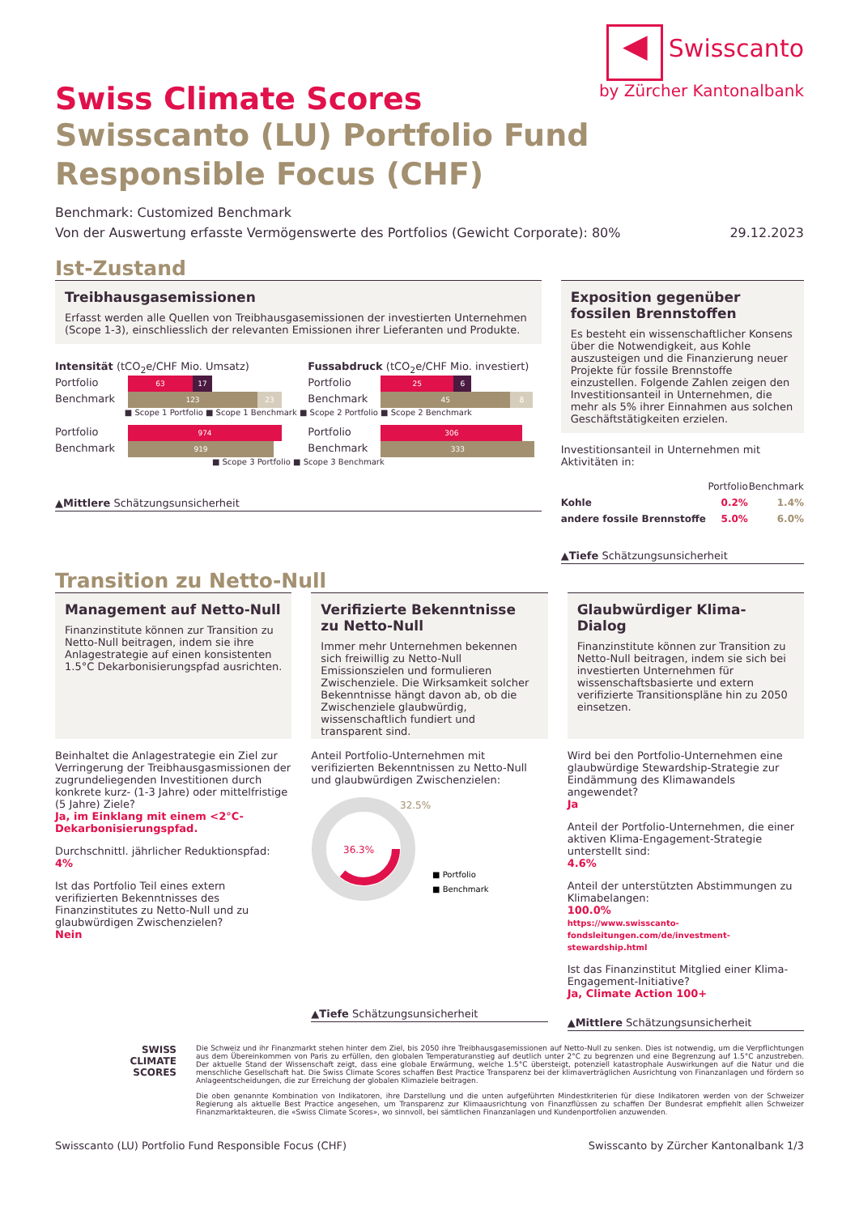◀
Swisscanto
by Zürcher Kantonalbank
Swiss Climate Scores
Swisscanto (LU) Portfolio Fund Responsible Focus (CHF)
Benchmark: Customized Benchmark
Von der Auswertung erfasste Vermögenswerte des Portfolios (Gewicht Corporate): 80% 29.12.2023
Ist-Zustand
Treibhausgasemissionen
Erfasst werden alle Quellen von Treibhausgasemissionen der investierten Unternehmen (Scope 1-3), einschliesslich der relevanten Emissionen ihrer Lieferanten und Produkte.
Intensität (tCO<sub>2</sub>e/CHF Mio. Umsatz)
Portfolio 63 17
Benchmark 123 23
Fussabdruck (tCO<sub>2</sub>e/CHF Mio. investiert)
Portfolio 25 6
Benchmark 45 8
■ Scope 1 Portfolio ■ Scope 1 Benchmark ■ Scope 2 Portfolio ■ Scope 2 Benchmark
Portfolio 974
Benchmark 919
Portfolio 306
Benchmark 333
■ Scope 3 Portfolio ■ Scope 3 Benchmark
▲Mittlere Schätzungsunsicherheit
Exposition gegenüber fossilen Brennstoffen
Es besteht ein wissenschaftlicher Konsens über die Notwendigkeit, aus Kohle auszusteigen und die Finanzierung neuer Projekte für fossile Brennstoffe einzustellen. Folgende Zahlen zeigen den Investitionsanteil in Unternehmen, die mehr als 5% ihrer Einnahmen aus solchen Geschäftstätigkeiten erzielen.
Investitionsanteil in Unternehmen mit Aktivitäten in:
| | Portfolio | Benchmark |
| --- | --- | --- |
| Kohle | 0.2% | 1.4% |
| andere fossile Brennstoffe | 5.0% | 6.0% |
▲Tiefe Schätzungsunsicherheit
Transition zu Netto-Null
Management auf Netto-Null
Finanzinstitute können zur Transition zu Netto-Null beitragen, indem sie ihre Anlagestrategie auf einen konsistenten 1.5°C Dekarbonisierungspfad ausrichten.
Beinhaltet die Anlagestrategie ein Ziel zur Verringerung der Treibhausgasmissionen der zugrundeliegenden Investitionen durch konkrete kurz- (1-3 Jahre) oder mittelfristige (5 Jahre) Ziele?
Ja, im Einklang mit einem <2°C-Dekarbonisierungspfad.
Durchschnittl. jährlicher Reduktionspfad:
4%
Ist das Portfolio Teil eines extern verifizierten Bekenntnisses des Finanzinstitutes zu Netto-Null und zu glaubwürdigen Zwischenzielen?
Nein
Verifizierte Bekenntnisse zu Netto-Null
Immer mehr Unternehmen bekennen sich freiwillig zu Netto-Null Emissionszielen und formulieren Zwischenziele. Die Wirksamkeit solcher Bekenntnisse hängt davon ab, ob die Zwischenziele glaubwürdig, wissenschaftlich fundiert und transparent sind.
Anteil Portfolio-Unternehmen mit verifizierten Bekenntnissen zu Netto-Null und glaubwürdigen Zwischenzielen:
36.3%
32.5%
■ Portfolio
■ Benchmark
▲Tiefe Schätzungsunsicherheit
Glaubwürdiger Klima-Dialog
Finanzinstitute können zur Transition zu Netto-Null beitragen, indem sie sich bei investierten Unternehmen für wissenschaftsbasierte und extern verifizierte Transitionspläne hin zu 2050 einsetzen.
Wird bei den Portfolio-Unternehmen eine glaubwürdige Stewardship-Strategie zur Eindämmung des Klimawandels angewendet?
Ja
Anteil der Portfolio-Unternehmen, die einer aktiven Klima-Engagement-Strategie unterstellt sind:
4.6%
Anteil der unterstützten Abstimmungen zu Klimabelangen:
100.0%
https://www.swisscanto-fondsleitungen.com/de/investment-stewardship.html
Ist das Finanzinstitut Mitglied einer Klima-Engagement-Initiative?
Ja, Climate Action 100+
▲Mittlere Schätzungsunsicherheit
SWISS
CLIMATE
SCORES
Die Schweiz und ihr Finanzmarkt stehen hinter dem Ziel, bis 2050 ihre Treibhausgasemissionen auf Netto-Null zu senken. Dies ist notwendig, um die Verpflichtungen aus dem Übereinkommen von Paris zu erfüllen, den globalen Temperaturanstieg auf deutlich unter 2°C zu begrenzen und eine Begrenzung auf 1.5°C anzustreben. Der aktuelle Stand der Wissenschaft zeigt, dass eine globale Erwärmung, welche 1.5°C übersteigt, potenziell katastrophale Auswirkungen auf die Natur und die menschliche Gesellschaft hat. Die Swiss Climate Scores schaffen Best Practice Transparenz bei der klimaverträglichen Ausrichtung von Finanzanlagen und fördern so Anlageentscheidungen, die zur Erreichung der globalen Klimaziele beitragen.
Die oben genannte Kombination von Indikatoren, ihre Darstellung und die unten aufgeführten Mindestkriterien für diese Indikatoren werden von der Schweizer Regierung als aktuelle Best Practice angesehen, um Transparenz zur Klimaausrichtung von Finanzflüssen zu schaffen Der Bundesrat empfiehlt allen Schweizer Finanzmarktakteuren, die «Swiss Climate Scores», wo sinnvoll, bei sämtlichen Finanzanlagen und Kundenportfolien anzuwenden.
Swisscanto (LU) Portfolio Fund Responsible Focus (CHF) Swisscanto by Zürcher Kantonalbank 1/3